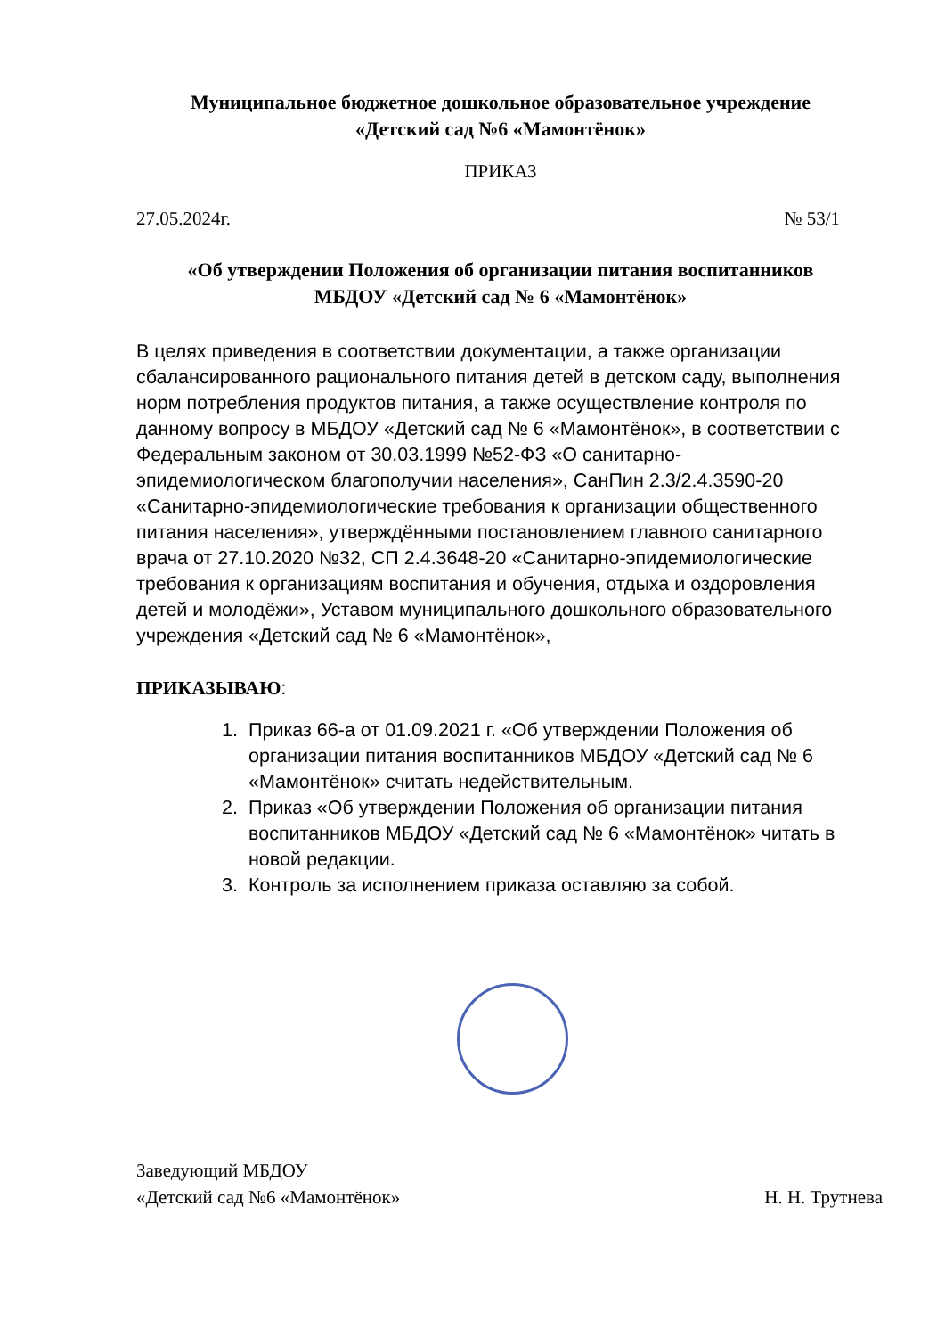Муниципальное бюджетное дошкольное образовательное учреждение
«Детский сад №6 «Мамонтёнок»
ПРИКАЗ
27.05.2024г. № 53/1
«Об утверждении Положения об организации питания воспитанников
МБДОУ «Детский сад № 6 «Мамонтёнок»
В целях приведения в соответствии документации, а также организации сбалансированного рационального питания детей в детском саду, выполнения норм потребления продуктов питания, а также осуществление контроля по данному вопросу в МБДОУ «Детский сад № 6 «Мамонтёнок», в соответствии с Федеральным законом от 30.03.1999 №52-ФЗ «О санитарно-эпидемиологическом благополучии населения», СанПин 2.3/2.4.3590-20 «Санитарно-эпидемиологические требования к организации общественного питания населения», утверждёнными постановлением главного санитарного врача от 27.10.2020 №32, СП 2.4.3648-20 «Санитарно-эпидемиологические требования к организациям воспитания и обучения, отдыха и оздоровления детей и молодёжи», Уставом муниципального дошкольного образовательного учреждения «Детский сад № 6 «Мамонтёнок»,
ПРИКАЗЫВАЮ:
1. Приказ 66-а от 01.09.2021 г. «Об утверждении Положения об организации питания воспитанников МБДОУ «Детский сад № 6 «Мамонтёнок» считать недействительным.
2. Приказ «Об утверждении Положения об организации питания воспитанников МБДОУ «Детский сад № 6 «Мамонтёнок» читать в новой редакции.
3. Контроль за исполнением приказа оставляю за собой.
Заведующий МБДОУ
«Детский сад №6 «Мамонтёнок» Н. Н. Трутнева